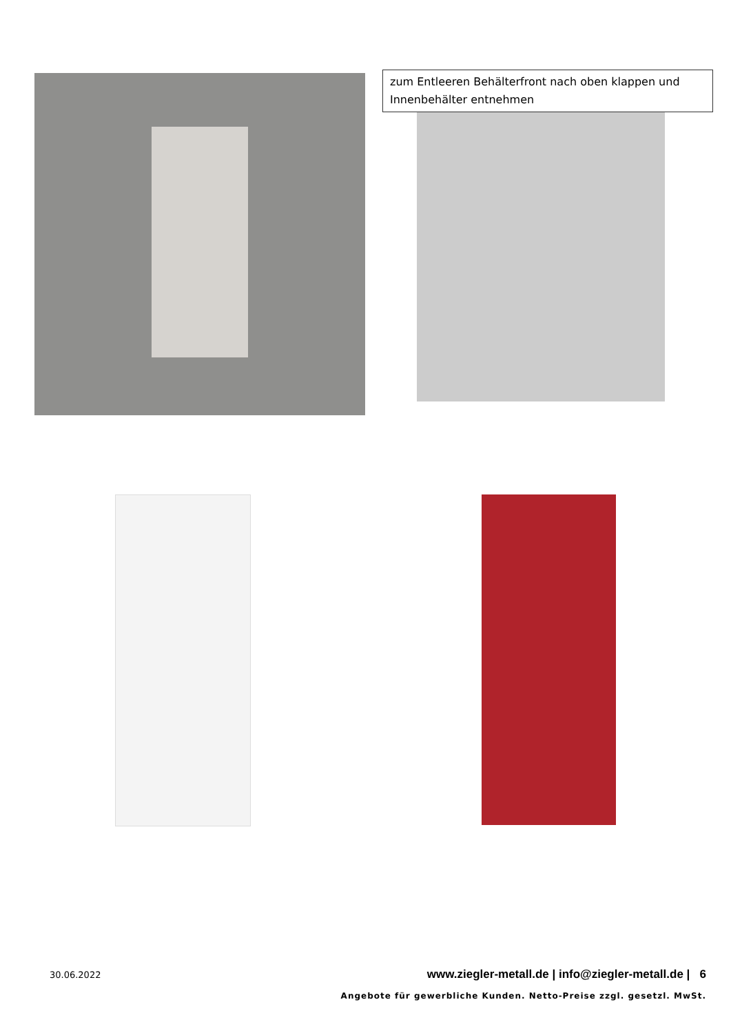zum Entleeren Behälterfront nach oben klappen und Innenbehälter entnehmen
30.06.2022 www.ziegler-metall.de | info@ziegler-metall.de | 6
Angebote für gewerbliche Kunden. Netto-Preise zzgl. gesetzl. MwSt.